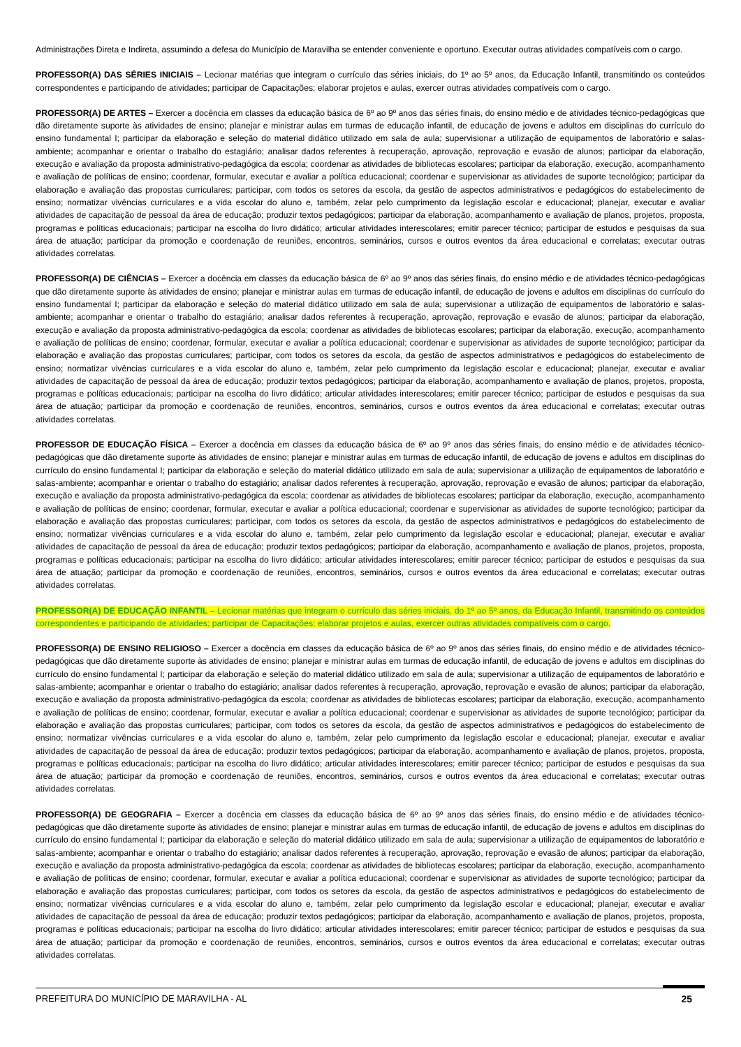Administrações Direta e Indireta, assumindo a defesa do Município de Maravilha se entender conveniente e oportuno. Executar outras atividades compatíveis com o cargo.
PROFESSOR(A) DAS SÉRIES INICIAIS – Lecionar matérias que integram o currículo das séries iniciais, do 1º ao 5º anos, da Educação Infantil, transmitindo os conteúdos correspondentes e participando de atividades; participar de Capacitações; elaborar projetos e aulas, exercer outras atividades compatíveis com o cargo.
PROFESSOR(A) DE ARTES – Exercer a docência em classes da educação básica de 6º ao 9º anos das séries finais, do ensino médio e de atividades técnico-pedagógicas que dão diretamente suporte às atividades de ensino; planejar e ministrar aulas em turmas de educação infantil, de educação de jovens e adultos em disciplinas do currículo do ensino fundamental I; participar da elaboração e seleção do material didático utilizado em sala de aula; supervisionar a utilização de equipamentos de laboratório e salas-ambiente; acompanhar e orientar o trabalho do estagiário; analisar dados referentes à recuperação, aprovação, reprovação e evasão de alunos; participar da elaboração, execução e avaliação da proposta administrativo-pedagógica da escola; coordenar as atividades de bibliotecas escolares; participar da elaboração, execução, acompanhamento e avaliação de políticas de ensino; coordenar, formular, executar e avaliar a política educacional; coordenar e supervisionar as atividades de suporte tecnológico; participar da elaboração e avaliação das propostas curriculares; participar, com todos os setores da escola, da gestão de aspectos administrativos e pedagógicos do estabelecimento de ensino; normatizar vivências curriculares e a vida escolar do aluno e, também, zelar pelo cumprimento da legislação escolar e educacional; planejar, executar e avaliar atividades de capacitação de pessoal da área de educação; produzir textos pedagógicos; participar da elaboração, acompanhamento e avaliação de planos, projetos, proposta, programas e políticas educacionais; participar na escolha do livro didático; articular atividades interescolares; emitir parecer técnico; participar de estudos e pesquisas da sua área de atuação; participar da promoção e coordenação de reuniões, encontros, seminários, cursos e outros eventos da área educacional e correlatas; executar outras atividades correlatas.
PROFESSOR(A) DE CIÊNCIAS – Exercer a docência em classes da educação básica de 6º ao 9º anos das séries finais, do ensino médio e de atividades técnico-pedagógicas que dão diretamente suporte às atividades de ensino; planejar e ministrar aulas em turmas de educação infantil, de educação de jovens e adultos em disciplinas do currículo do ensino fundamental I; participar da elaboração e seleção do material didático utilizado em sala de aula; supervisionar a utilização de equipamentos de laboratório e salas-ambiente; acompanhar e orientar o trabalho do estagiário; analisar dados referentes à recuperação, aprovação, reprovação e evasão de alunos; participar da elaboração, execução e avaliação da proposta administrativo-pedagógica da escola; coordenar as atividades de bibliotecas escolares; participar da elaboração, execução, acompanhamento e avaliação de políticas de ensino; coordenar, formular, executar e avaliar a política educacional; coordenar e supervisionar as atividades de suporte tecnológico; participar da elaboração e avaliação das propostas curriculares; participar, com todos os setores da escola, da gestão de aspectos administrativos e pedagógicos do estabelecimento de ensino; normatizar vivências curriculares e a vida escolar do aluno e, também, zelar pelo cumprimento da legislação escolar e educacional; planejar, executar e avaliar atividades de capacitação de pessoal da área de educação; produzir textos pedagógicos; participar da elaboração, acompanhamento e avaliação de planos, projetos, proposta, programas e políticas educacionais; participar na escolha do livro didático; articular atividades interescolares; emitir parecer técnico; participar de estudos e pesquisas da sua área de atuação; participar da promoção e coordenação de reuniões, encontros, seminários, cursos e outros eventos da área educacional e correlatas; executar outras atividades correlatas.
PROFESSOR DE EDUCAÇÃO FÍSICA – Exercer a docência em classes da educação básica de 6º ao 9º anos das séries finais, do ensino médio e de atividades técnico-pedagógicas que dão diretamente suporte às atividades de ensino; planejar e ministrar aulas em turmas de educação infantil, de educação de jovens e adultos em disciplinas do currículo do ensino fundamental I; participar da elaboração e seleção do material didático utilizado em sala de aula; supervisionar a utilização de equipamentos de laboratório e salas-ambiente; acompanhar e orientar o trabalho do estagiário; analisar dados referentes à recuperação, aprovação, reprovação e evasão de alunos; participar da elaboração, execução e avaliação da proposta administrativo-pedagógica da escola; coordenar as atividades de bibliotecas escolares; participar da elaboração, execução, acompanhamento e avaliação de políticas de ensino; coordenar, formular, executar e avaliar a política educacional; coordenar e supervisionar as atividades de suporte tecnológico; participar da elaboração e avaliação das propostas curriculares; participar, com todos os setores da escola, da gestão de aspectos administrativos e pedagógicos do estabelecimento de ensino; normatizar vivências curriculares e a vida escolar do aluno e, também, zelar pelo cumprimento da legislação escolar e educacional; planejar, executar e avaliar atividades de capacitação de pessoal da área de educação; produzir textos pedagógicos; participar da elaboração, acompanhamento e avaliação de planos, projetos, proposta, programas e políticas educacionais; participar na escolha do livro didático; articular atividades interescolares; emitir parecer técnico; participar de estudos e pesquisas da sua área de atuação; participar da promoção e coordenação de reuniões, encontros, seminários, cursos e outros eventos da área educacional e correlatas; executar outras atividades correlatas.
PROFESSOR(A) DE EDUCAÇÃO INFANTIL – Lecionar matérias que integram o currículo das séries iniciais, do 1º ao 5º anos, da Educação Infantil, transmitindo os conteúdos correspondentes e participando de atividades; participar de Capacitações; elaborar projetos e aulas, exercer outras atividades compatíveis com o cargo.
PROFESSOR(A) DE ENSINO RELIGIOSO – Exercer a docência em classes da educação básica de 6º ao 9º anos das séries finais, do ensino médio e de atividades técnico-pedagógicas que dão diretamente suporte às atividades de ensino; planejar e ministrar aulas em turmas de educação infantil, de educação de jovens e adultos em disciplinas do currículo do ensino fundamental I; participar da elaboração e seleção do material didático utilizado em sala de aula; supervisionar a utilização de equipamentos de laboratório e salas-ambiente; acompanhar e orientar o trabalho do estagiário; analisar dados referentes à recuperação, aprovação, reprovação e evasão de alunos; participar da elaboração, execução e avaliação da proposta administrativo-pedagógica da escola; coordenar as atividades de bibliotecas escolares; participar da elaboração, execução, acompanhamento e avaliação de políticas de ensino; coordenar, formular, executar e avaliar a política educacional; coordenar e supervisionar as atividades de suporte tecnológico; participar da elaboração e avaliação das propostas curriculares; participar, com todos os setores da escola, da gestão de aspectos administrativos e pedagógicos do estabelecimento de ensino; normatizar vivências curriculares e a vida escolar do aluno e, também, zelar pelo cumprimento da legislação escolar e educacional; planejar, executar e avaliar atividades de capacitação de pessoal da área de educação; produzir textos pedagógicos; participar da elaboração, acompanhamento e avaliação de planos, projetos, proposta, programas e políticas educacionais; participar na escolha do livro didático; articular atividades interescolares; emitir parecer técnico; participar de estudos e pesquisas da sua área de atuação; participar da promoção e coordenação de reuniões, encontros, seminários, cursos e outros eventos da área educacional e correlatas; executar outras atividades correlatas.
PROFESSOR(A) DE GEOGRAFIA – Exercer a docência em classes da educação básica de 6º ao 9º anos das séries finais, do ensino médio e de atividades técnico-pedagógicas que dão diretamente suporte às atividades de ensino; planejar e ministrar aulas em turmas de educação infantil, de educação de jovens e adultos em disciplinas do currículo do ensino fundamental I; participar da elaboração e seleção do material didático utilizado em sala de aula; supervisionar a utilização de equipamentos de laboratório e salas-ambiente; acompanhar e orientar o trabalho do estagiário; analisar dados referentes à recuperação, aprovação, reprovação e evasão de alunos; participar da elaboração, execução e avaliação da proposta administrativo-pedagógica da escola; coordenar as atividades de bibliotecas escolares; participar da elaboração, execução, acompanhamento e avaliação de políticas de ensino; coordenar, formular, executar e avaliar a política educacional; coordenar e supervisionar as atividades de suporte tecnológico; participar da elaboração e avaliação das propostas curriculares; participar, com todos os setores da escola, da gestão de aspectos administrativos e pedagógicos do estabelecimento de ensino; normatizar vivências curriculares e a vida escolar do aluno e, também, zelar pelo cumprimento da legislação escolar e educacional; planejar, executar e avaliar atividades de capacitação de pessoal da área de educação; produzir textos pedagógicos; participar da elaboração, acompanhamento e avaliação de planos, projetos, proposta, programas e políticas educacionais; participar na escolha do livro didático; articular atividades interescolares; emitir parecer técnico; participar de estudos e pesquisas da sua área de atuação; participar da promoção e coordenação de reuniões, encontros, seminários, cursos e outros eventos da área educacional e correlatas; executar outras atividades correlatas.
PREFEITURA DO MUNICÍPIO DE MARAVILHA - AL 25